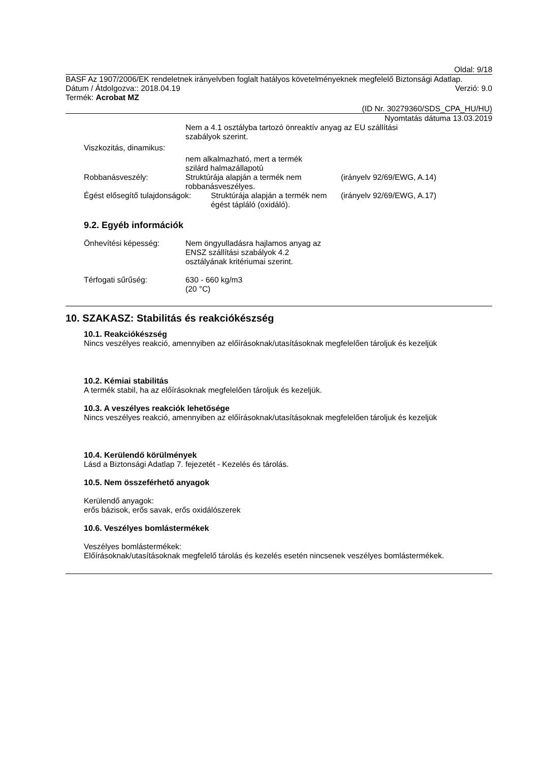Oldal: 9/18
BASF Az 1907/2006/EK rendeletnek irányelvben foglalt hatályos követelményeknek megfelelő Biztonsági Adatlap.
Dátum / Átdolgozva:: 2018.04.19 Verzió: 9.0
Termék: Acrobat MZ
(ID Nr. 30279360/SDS_CPA_HU/HU)
Nyomtatás dátuma 13.03.2019
Nem a 4.1 osztályba tartozó önreaktív anyag az EU szállítási
szabályok szerint.
Viszkozitás, dinamikus:
nem alkalmazható, mert a termék
szilárd halmazállapotú
Robbanásveszély: Struktúrája alapján a termék nem robbanásveszélyes.
(irányelv 92/69/EWG, A.14)
Égést elősegítő tulajdonságok:
Struktúrája alapján a termék nem égést tápláló (oxidáló).
(irányelv 92/69/EWG, A.17)
9.2. Egyéb információk
Önhevítési képesség: Nem öngyulladásra hajlamos anyag az ENSZ szállítási szabályok 4.2 osztályának kritériumai szerint.
Térfogati sűrűség: 630 - 660 kg/m3
(20 °C)
10. SZAKASZ: Stabilitás és reakciókészség
10.1. Reakciókészség
Nincs veszélyes reakció, amennyiben az előírásoknak/utasításoknak megfelelően tároljuk és kezeljük
10.2. Kémiai stabilitás
A termék stabil, ha az előírásoknak megfelelően tároljuk és kezeljük.
10.3. A veszélyes reakciók lehetősége
Nincs veszélyes reakció, amennyiben az előírásoknak/utasításoknak megfelelően tároljuk és kezeljük
10.4. Kerülendő körülmények
Lásd a Biztonsági Adatlap 7. fejezetét - Kezelés és tárolás.
10.5. Nem összeférhető anyagok
Kerülendő anyagok:
erős bázisok, erős savak, erős oxidálószerek
10.6. Veszélyes bomlástermékek
Veszélyes bomlástermékek:
Előírásoknak/utasításoknak megfelelő tárolás és kezelés esetén nincsenek veszélyes bomlástermékek.